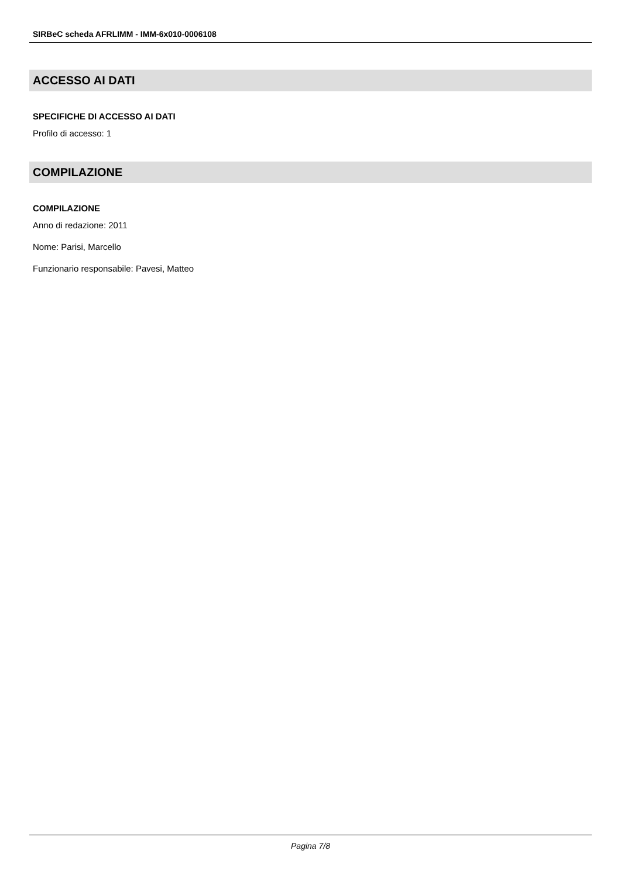SIRBeC scheda AFRLIMM - IMM-6x010-0006108
ACCESSO AI DATI
SPECIFICHE DI ACCESSO AI DATI
Profilo di accesso: 1
COMPILAZIONE
COMPILAZIONE
Anno di redazione: 2011
Nome: Parisi, Marcello
Funzionario responsabile: Pavesi, Matteo
Pagina 7/8